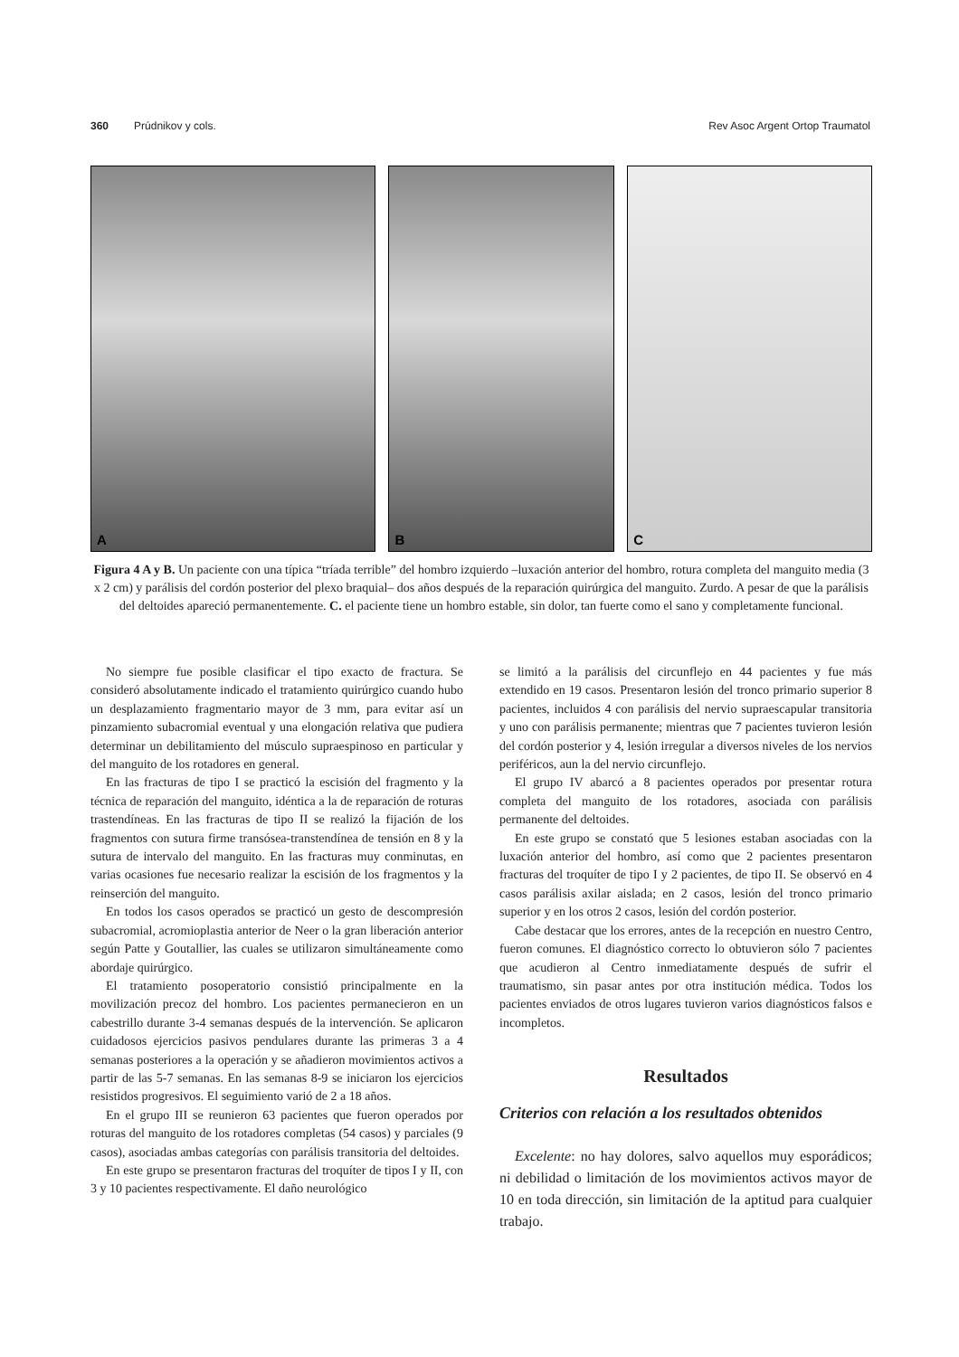360 Prúdnikov y cols. Rev Asoc Argent Ortop Traumatol
A B C
Figura 4 A y B. Un paciente con una típica “tríada terrible” del hombro izquierdo –luxación anterior del hombro, rotura completa del manguito media (3 x 2 cm) y parálisis del cordón posterior del plexo braquial– dos años después de la reparación quirúrgica del manguito. Zurdo. A pesar de que la parálisis del deltoides apareció permanentemente. C. el paciente tiene un hombro estable, sin dolor, tan fuerte como el sano y completamente funcional.
No siempre fue posible clasificar el tipo exacto de fractura. Se consideró absolutamente indicado el tratamiento quirúrgico cuando hubo un desplazamiento fragmentario mayor de 3 mm, para evitar así un pinzamiento subacromial eventual y una elongación relativa que pudiera determinar un debilitamiento del músculo supraespinoso en particular y del manguito de los rotadores en general.
En las fracturas de tipo I se practicó la escisión del fragmento y la técnica de reparación del manguito, idéntica a la de reparación de roturas trastendíneas. En las fracturas de tipo II se realizó la fijación de los fragmentos con sutura firme transósea-transtendínea de tensión en 8 y la sutura de intervalo del manguito. En las fracturas muy conminutas, en varias ocasiones fue necesario realizar la escisión de los fragmentos y la reinserción del manguito.
En todos los casos operados se practicó un gesto de descompresión subacromial, acromioplastia anterior de Neer o la gran liberación anterior según Patte y Goutallier, las cuales se utilizaron simultáneamente como abordaje quirúrgico.
El tratamiento posoperatorio consistió principalmente en la movilización precoz del hombro. Los pacientes permanecieron en un cabestrillo durante 3-4 semanas después de la intervención. Se aplicaron cuidadosos ejercicios pasivos pendulares durante las primeras 3 a 4 semanas posteriores a la operación y se añadieron movimientos activos a partir de las 5-7 semanas. En las semanas 8-9 se iniciaron los ejercicios resistidos progresivos. El seguimiento varió de 2 a 18 años.
En el grupo III se reunieron 63 pacientes que fueron operados por roturas del manguito de los rotadores completas (54 casos) y parciales (9 casos), asociadas ambas categorías con parálisis transitoria del deltoides.
En este grupo se presentaron fracturas del troquíter de tipos I y II, con 3 y 10 pacientes respectivamente. El daño neurológico
se limitó a la parálisis del circunflejo en 44 pacientes y fue más extendido en 19 casos. Presentaron lesión del tronco primario superior 8 pacientes, incluidos 4 con parálisis del nervio supraescapular transitoria y uno con parálisis permanente; mientras que 7 pacientes tuvieron lesión del cordón posterior y 4, lesión irregular a diversos niveles de los nervios periféricos, aun la del nervio circunflejo.
El grupo IV abarcó a 8 pacientes operados por presentar rotura completa del manguito de los rotadores, asociada con parálisis permanente del deltoides.
En este grupo se constató que 5 lesiones estaban asociadas con la luxación anterior del hombro, así como que 2 pacientes presentaron fracturas del troquíter de tipo I y 2 pacientes, de tipo II. Se observó en 4 casos parálisis axilar aislada; en 2 casos, lesión del tronco primario superior y en los otros 2 casos, lesión del cordón posterior.
Cabe destacar que los errores, antes de la recepción en nuestro Centro, fueron comunes. El diagnóstico correcto lo obtuvieron sólo 7 pacientes que acudieron al Centro inmediatamente después de sufrir el traumatismo, sin pasar antes por otra institución médica. Todos los pacientes enviados de otros lugares tuvieron varios diagnósticos falsos e incompletos.
Resultados
Criterios con relación a los resultados obtenidos
Excelente: no hay dolores, salvo aquellos muy esporádicos; ni debilidad o limitación de los movimientos activos mayor de 10 en toda dirección, sin limitación de la aptitud para cualquier trabajo.